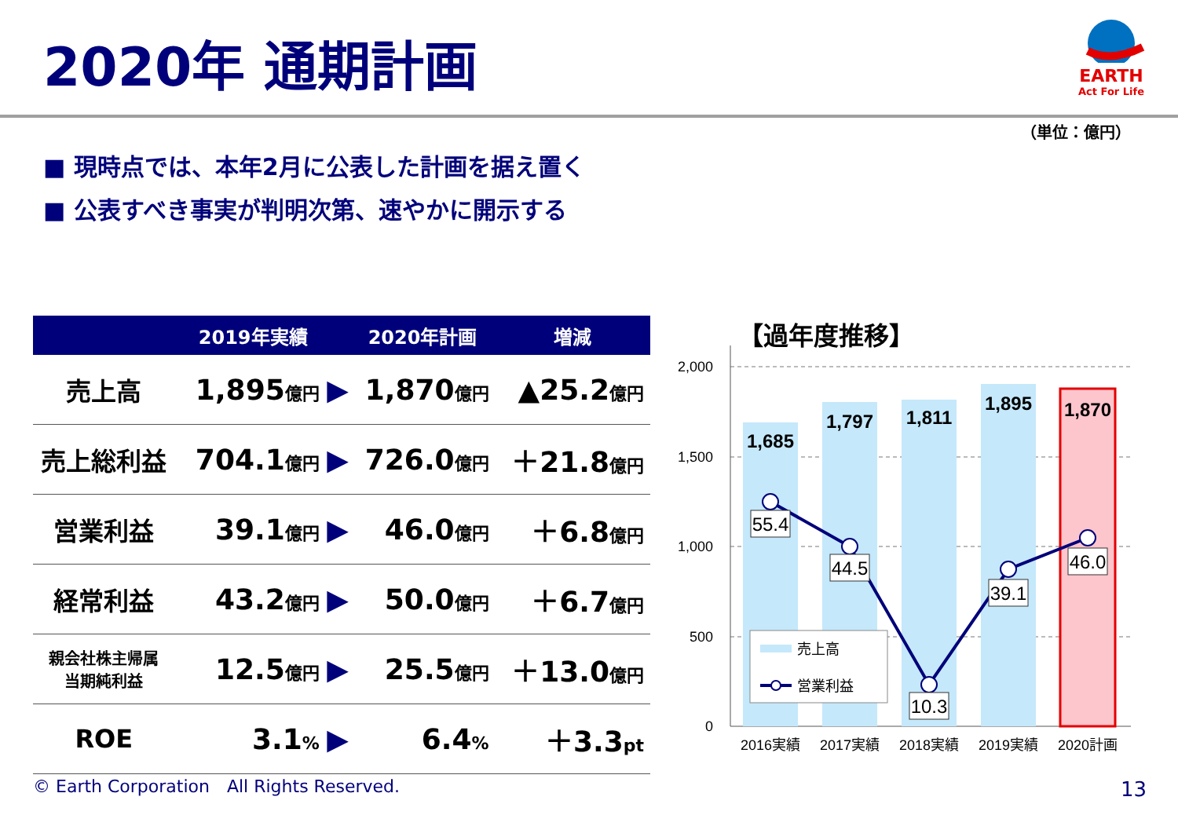2020年 通期計画
EARTH
Act For Life
（単位：億円）
■ 現時点では、本年2月に公表した計画を据え置く
■ 公表すべき事実が判明次第、速やかに開示する
| | 2019年実績 | | 2020年計画 | 増減 |
| --- | --- | --- | --- | --- |
| 売上高 | 1,895 億円 | ▶ | 1,870 億円 | ▲25.2 億円 |
| 売上総利益 | 704.1 億円 | ▶ | 726.0 億円 | ＋21.8 億円 |
| 営業利益 | 39.1 億円 | ▶ | 46.0 億円 | ＋6.8 億円 |
| 経常利益 | 43.2 億円 | ▶ | 50.0 億円 | ＋6.7 億円 |
| 親会社株主帰属 当期純利益 | 12.5 億円 | ▶ | 25.5 億円 | ＋13.0 億円 |
| ROE | 3.1 % | ▶ | 6.4 % | ＋3.3 pt |
【過年度推移】
2,000
1,500
1,000
500
0
1,685
1,797
1,811
1,895
1,870
55.4
44.5
10.3
39.1
46.0
売上高
営業利益
2016実績
2017実績
2018実績
2019実績
2020計画
© Earth Corporation　All Rights Reserved.
13